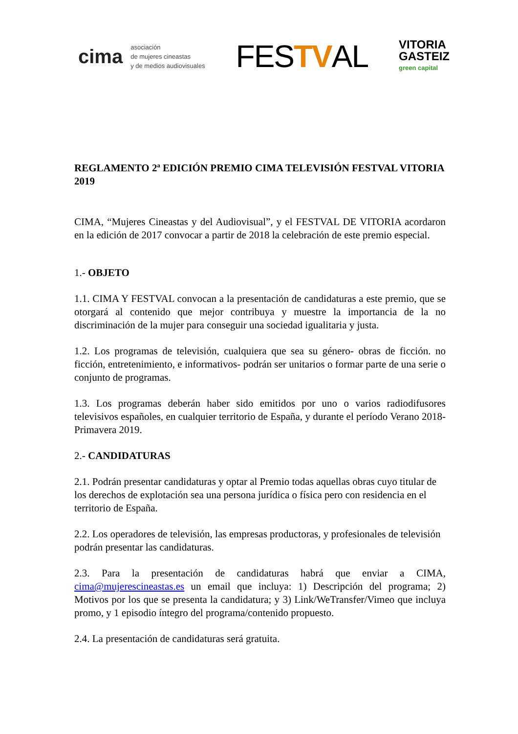cima
asociación
de mujeres cineastas
y de medios audiovisuales
FESTVAL
VITORIA
GASTEIZ
green capital
REGLAMENTO 2ª EDICIÓN PREMIO CIMA TELEVISIÓN FESTVAL VITORIA 2019
CIMA, “Mujeres Cineastas y del Audiovisual”, y el FESTVAL DE VITORIA acordaron en la edición de 2017 convocar a partir de 2018 la celebración de este premio especial.
1.- OBJETO
1.1. CIMA Y FESTVAL convocan a la presentación de candidaturas a este premio, que se otorgará al contenido que mejor contribuya y muestre la importancia de la no discriminación de la mujer para conseguir una sociedad igualitaria y justa.
1.2. Los programas de televisión, cualquiera que sea su género- obras de ficción. no ficción, entretenimiento, e informativos- podrán ser unitarios o formar parte de una serie o conjunto de programas.
1.3. Los programas deberán haber sido emitidos por uno o varios radiodifusores televisivos españoles, en cualquier territorio de España, y durante el período Verano 2018-Primavera 2019.
2.- CANDIDATURAS
2.1. Podrán presentar candidaturas y optar al Premio todas aquellas obras cuyo titular de los derechos de explotación sea una persona jurídica o física pero con residencia en el territorio de España.
2.2. Los operadores de televisión, las empresas productoras, y profesionales de televisión podrán presentar las candidaturas.
2.3. Para la presentación de candidaturas habrá que enviar a CIMA, cima@mujerescineastas.es un email que incluya: 1) Descripción del programa; 2) Motivos por los que se presenta la candidatura; y 3) Link/WeTransfer/Vimeo que incluya promo, y 1 episodio íntegro del programa/contenido propuesto.
2.4. La presentación de candidaturas será gratuita.